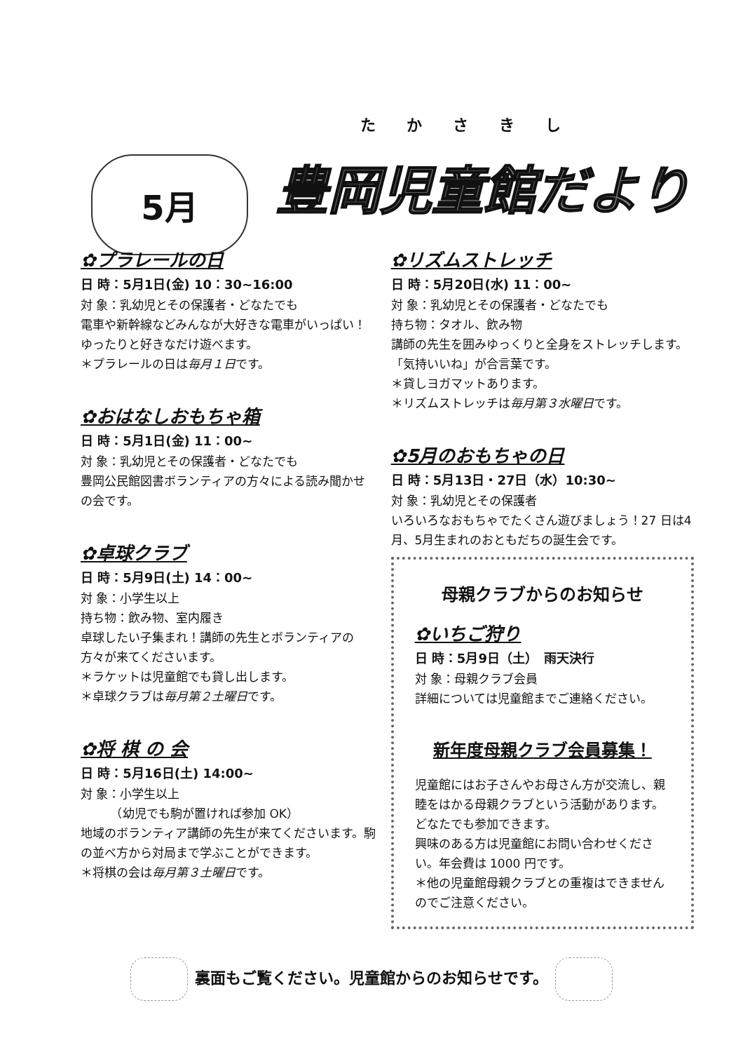5月
たかさきし
豊岡児童館だより
✿プラレールの日
日 時：5月1日(金) 10：30~16:00
対 象：乳幼児とその保護者・どなたでも
電車や新幹線などみんなが大好きな電車がいっぱい！ゆったりと好きなだけ遊べます。
＊プラレールの日は毎月１日です。
✿おはなしおもちゃ箱
日 時：5月1日(金) 11：00~
対 象：乳幼児とその保護者・どなたでも
豊岡公民館図書ボランティアの方々による読み聞かせの会です。
✿卓球クラブ
日 時：5月9日(土) 14：00~
対 象：小学生以上
持ち物：飲み物、室内履き
卓球したい子集まれ！講師の先生とボランティアの方々が来てくださいます。
＊ラケットは児童館でも貸し出します。
＊卓球クラブは毎月第２土曜日です。
✿将 棋 の 会
日 時：5月16日(土) 14:00~
対 象：小学生以上
　　　（幼児でも駒が置ければ参加 OK）
地域のボランティア講師の先生が来てくださいます。駒の並べ方から対局まで学ぶことができます。
＊将棋の会は毎月第３土曜日です。
✿リズムストレッチ
日 時：5月20日(水) 11：00~
対 象：乳幼児とその保護者・どなたでも
持ち物：タオル、飲み物
講師の先生を囲みゆっくりと全身をストレッチします。「気持いいね」が合言葉です。
＊貸しヨガマットあります。
＊リズムストレッチは毎月第３水曜日です。
✿5月のおもちゃの日
日 時：5月13日・27日（水）10:30~
対 象：乳幼児とその保護者
いろいろなおもちゃでたくさん遊びましょう！27 日は4月、5月生まれのおともだちの誕生会です。
母親クラブからのお知らせ
✿いちご狩り
日 時：5月9日（土）　雨天決行
対 象：母親クラブ会員
詳細については児童館までご連絡ください。
新年度母親クラブ会員募集！
児童館にはお子さんやお母さん方が交流し、親睦をはかる母親クラブという活動があります。どなたでも参加できます。
興味のある方は児童館にお問い合わせください。年会費は 1000 円です。
＊他の児童館母親クラブとの重複はできませんのでご注意ください。
裏面もご覧ください。児童館からのお知らせです。